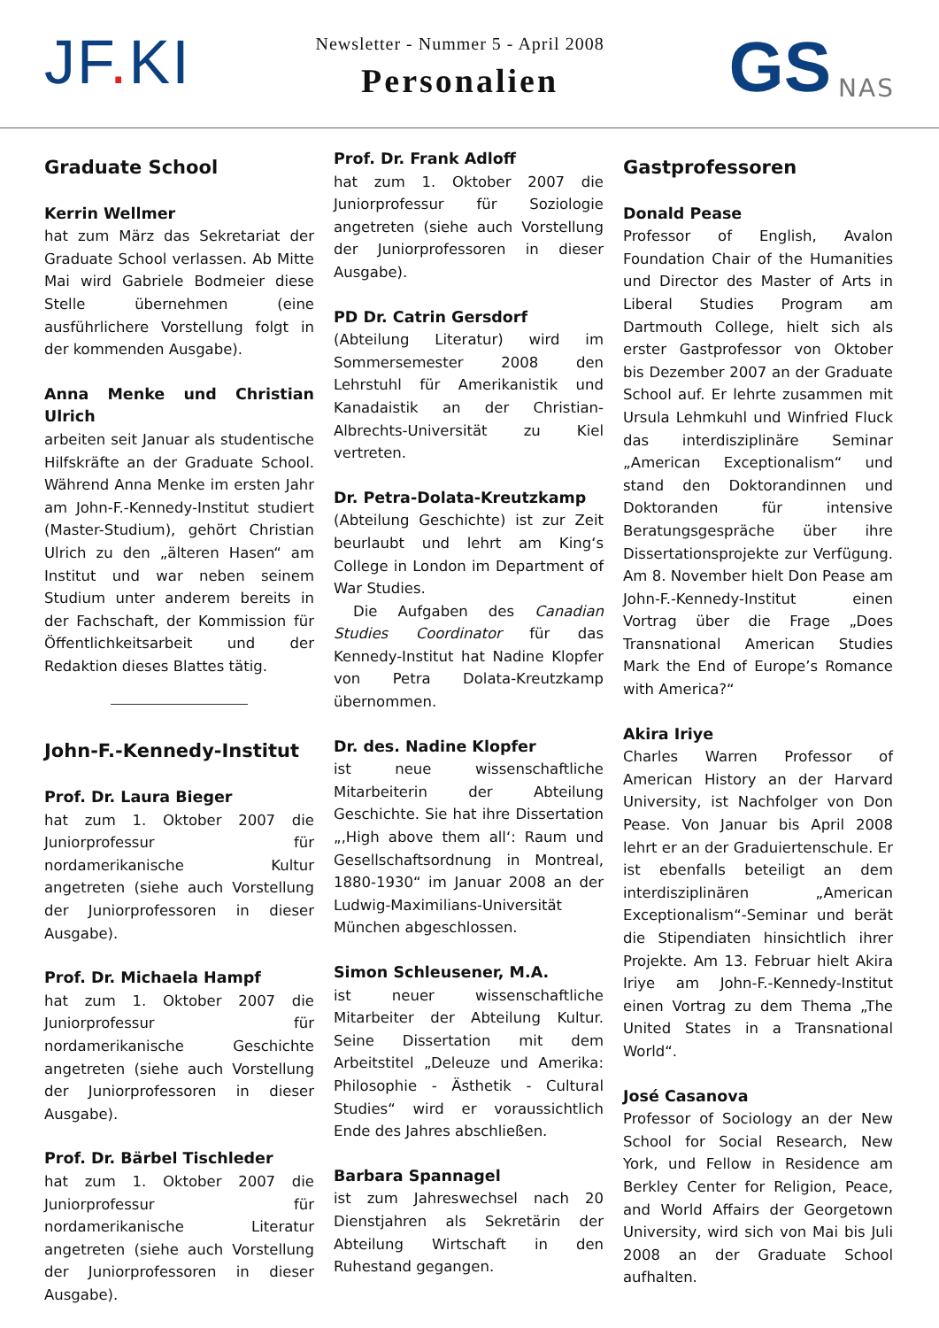JF. KI
Newsletter - Nummer 5 - April 2008
Personalien
GS
NAS
Graduate School
Kerrin Wellmer
hat zum März das Sekretariat der Graduate School verlassen. Ab Mitte Mai wird Gabriele Bodmeier diese Stelle übernehmen (eine ausführlichere Vorstellung folgt in der kommenden Ausgabe).
Anna Menke und Christian Ulrich
arbeiten seit Januar als studentische Hilfskräfte an der Graduate School. Während Anna Menke im ersten Jahr am John-F.-Kennedy-Institut studiert (Master-Studium), gehört Christian Ulrich zu den „älteren Hasen“ am Institut und war neben seinem Studium unter anderem bereits in der Fachschaft, der Kommission für Öffentlichkeitsarbeit und der Redaktion dieses Blattes tätig.
John-F.-Kennedy-Institut
Prof. Dr. Laura Bieger
hat zum 1. Oktober 2007 die Juniorprofessur für nordamerikanische Kultur angetreten (siehe auch Vorstellung der Juniorprofessoren in dieser Ausgabe).
Prof. Dr. Michaela Hampf
hat zum 1. Oktober 2007 die Juniorprofessur für nordamerikanische Geschichte angetreten (siehe auch Vorstellung der Juniorprofessoren in dieser Ausgabe).
Prof. Dr. Bärbel Tischleder
hat zum 1. Oktober 2007 die Juniorprofessur für nordamerikanische Literatur angetreten (siehe auch Vorstellung der Juniorprofessoren in dieser Ausgabe).
Prof. Dr. Frank Adloff
hat zum 1. Oktober 2007 die Juniorprofessur für Soziologie angetreten (siehe auch Vorstellung der Juniorprofessoren in dieser Ausgabe).
PD Dr. Catrin Gersdorf
(Abteilung Literatur) wird im Sommersemester 2008 den Lehrstuhl für Amerikanistik und Kanadaistik an der Christian-Albrechts-Universität zu Kiel vertreten.
Dr. Petra-Dolata-Kreutzkamp
(Abteilung Geschichte) ist zur Zeit beurlaubt und lehrt am King‘s College in London im Department of War Studies.
Die Aufgaben des Canadian Studies Coordinator für das Kennedy-Institut hat Nadine Klopfer von Petra Dolata-Kreutzkamp übernommen.
Dr. des. Nadine Klopfer
ist neue wissenschaftliche Mitarbeiterin der Abteilung Geschichte. Sie hat ihre Dissertation „‚High above them all‘: Raum und Gesellschaftsordnung in Montreal, 1880-1930“ im Januar 2008 an der Ludwig-Maximilians-Universität München abgeschlossen.
Simon Schleusener, M.A.
ist neuer wissenschaftliche Mitarbeiter der Abteilung Kultur. Seine Dissertation mit dem Arbeitstitel „Deleuze und Amerika: Philosophie - Ästhetik - Cultural Studies“ wird er voraussichtlich Ende des Jahres abschließen.
Barbara Spannagel
ist zum Jahreswechsel nach 20 Dienstjahren als Sekretärin der Abteilung Wirtschaft in den Ruhestand gegangen.
Gastprofessoren
Donald Pease
Professor of English, Avalon Foundation Chair of the Humanities und Director des Master of Arts in Liberal Studies Program am Dartmouth College, hielt sich als erster Gastprofessor von Oktober bis Dezember 2007 an der Graduate School auf. Er lehrte zusammen mit Ursula Lehmkuhl und Winfried Fluck das interdisziplinäre Seminar „American Exceptionalism“ und stand den Doktorandinnen und Doktoranden für intensive Beratungsgespräche über ihre Dissertationsprojekte zur Verfügung. Am 8. November hielt Don Pease am John-F.-Kennedy-Institut einen Vortrag über die Frage „Does Transnational American Studies Mark the End of Europe’s Romance with America?“
Akira Iriye
Charles Warren Professor of American History an der Harvard University, ist Nachfolger von Don Pease. Von Januar bis April 2008 lehrt er an der Graduiertenschule. Er ist ebenfalls beteiligt an dem interdisziplinären „American Exceptionalism“-Seminar und berät die Stipendiaten hinsichtlich ihrer Projekte. Am 13. Februar hielt Akira Iriye am John-F.-Kennedy-Institut einen Vortrag zu dem Thema „The United States in a Transnational World“.
José Casanova
Professor of Sociology an der New School for Social Research, New York, und Fellow in Residence am Berkley Center for Religion, Peace, and World Affairs der Georgetown University, wird sich von Mai bis Juli 2008 an der Graduate School aufhalten.